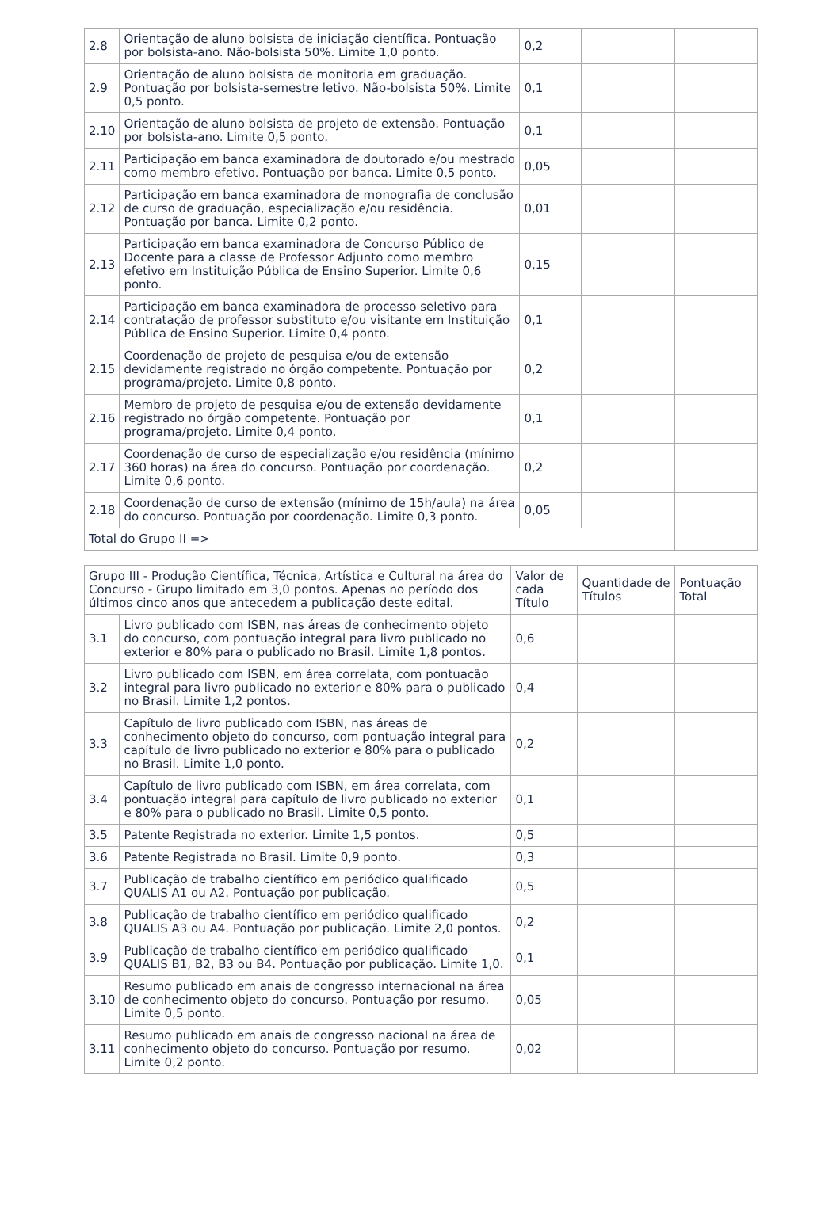| 2.8 | Orientação de aluno bolsista de iniciação científica. Pontuação por bolsista-ano. Não-bolsista 50%. Limite 1,0 ponto. | 0,2 | | |
| 2.9 | Orientação de aluno bolsista de monitoria em graduação. Pontuação por bolsista-semestre letivo. Não-bolsista 50%. Limite 0,5 ponto. | 0,1 | | |
| 2.10 | Orientação de aluno bolsista de projeto de extensão. Pontuação por bolsista-ano. Limite 0,5 ponto. | 0,1 | | |
| 2.11 | Participação em banca examinadora de doutorado e/ou mestrado como membro efetivo. Pontuação por banca. Limite 0,5 ponto. | 0,05 | | |
| 2.12 | Participação em banca examinadora de monografia de conclusão de curso de graduação, especialização e/ou residência. Pontuação por banca. Limite 0,2 ponto. | 0,01 | | |
| 2.13 | Participação em banca examinadora de Concurso Público de Docente para a classe de Professor Adjunto como membro efetivo em Instituição Pública de Ensino Superior. Limite 0,6 ponto. | 0,15 | | |
| 2.14 | Participação em banca examinadora de processo seletivo para contratação de professor substituto e/ou visitante em Instituição Pública de Ensino Superior. Limite 0,4 ponto. | 0,1 | | |
| 2.15 | Coordenação de projeto de pesquisa e/ou de extensão devidamente registrado no órgão competente. Pontuação por programa/projeto. Limite 0,8 ponto. | 0,2 | | |
| 2.16 | Membro de projeto de pesquisa e/ou de extensão devidamente registrado no órgão competente. Pontuação por programa/projeto. Limite 0,4 ponto. | 0,1 | | |
| 2.17 | Coordenação de curso de especialização e/ou residência (mínimo 360 horas) na área do concurso. Pontuação por coordenação. Limite 0,6 ponto. | 0,2 | | |
| 2.18 | Coordenação de curso de extensão (mínimo de 15h/aula) na área do concurso. Pontuação por coordenação. Limite 0,3 ponto. | 0,05 | | |
| Total do Grupo II => | | | | |
| Grupo III - Produção Científica, Técnica, Artística e Cultural na área do Concurso - Grupo limitado em 3,0 pontos. Apenas no período dos últimos cinco anos que antecedem a publicação deste edital. | | Valor de cada Título | Quantidade de Títulos | Pontuação Total |
| 3.1 | Livro publicado com ISBN, nas áreas de conhecimento objeto do concurso, com pontuação integral para livro publicado no exterior e 80% para o publicado no Brasil. Limite 1,8 pontos. | 0,6 | | |
| 3.2 | Livro publicado com ISBN, em área correlata, com pontuação integral para livro publicado no exterior e 80% para o publicado no Brasil. Limite 1,2 pontos. | 0,4 | | |
| 3.3 | Capítulo de livro publicado com ISBN, nas áreas de conhecimento objeto do concurso, com pontuação integral para capítulo de livro publicado no exterior e 80% para o publicado no Brasil. Limite 1,0 ponto. | 0,2 | | |
| 3.4 | Capítulo de livro publicado com ISBN, em área correlata, com pontuação integral para capítulo de livro publicado no exterior e 80% para o publicado no Brasil. Limite 0,5 ponto. | 0,1 | | |
| 3.5 | Patente Registrada no exterior. Limite 1,5 pontos. | 0,5 | | |
| 3.6 | Patente Registrada no Brasil. Limite 0,9 ponto. | 0,3 | | |
| 3.7 | Publicação de trabalho científico em periódico qualificado QUALIS A1 ou A2. Pontuação por publicação. | 0,5 | | |
| 3.8 | Publicação de trabalho científico em periódico qualificado QUALIS A3 ou A4. Pontuação por publicação. Limite 2,0 pontos. | 0,2 | | |
| 3.9 | Publicação de trabalho científico em periódico qualificado QUALIS B1, B2, B3 ou B4. Pontuação por publicação. Limite 1,0. | 0,1 | | |
| 3.10 | Resumo publicado em anais de congresso internacional na área de conhecimento objeto do concurso. Pontuação por resumo. Limite 0,5 ponto. | 0,05 | | |
| 3.11 | Resumo publicado em anais de congresso nacional na área de conhecimento objeto do concurso. Pontuação por resumo. Limite 0,2 ponto. | 0,02 | | |